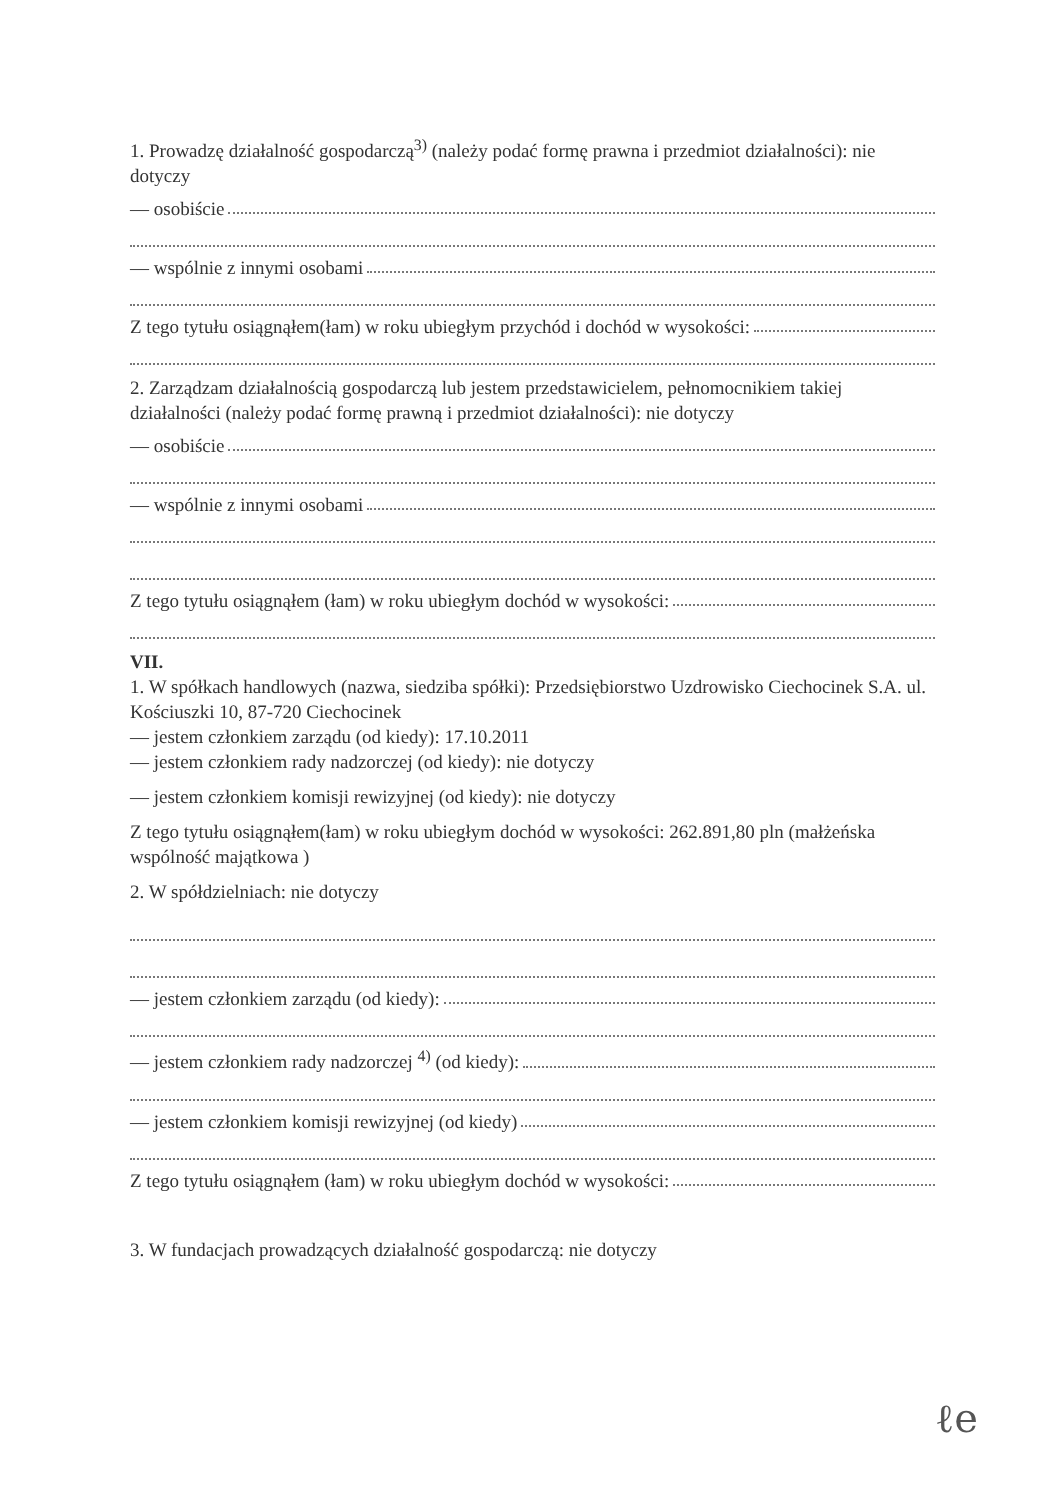1. Prowadzę działalność gospodarczą<sup>3)</sup> (należy podać formę prawna i przedmiot działalności): nie dotyczy
— osobiście
— wspólnie z innymi osobami
Z tego tytułu osiągnąłem(łam) w roku ubiegłym przychód i dochód w wysokości:
2. Zarządzam działalnością gospodarczą lub jestem przedstawicielem, pełnomocnikiem takiej działalności (należy podać formę prawną i przedmiot działalności): nie dotyczy
— osobiście
— wspólnie z innymi osobami
Z tego tytułu osiągnąłem (łam) w roku ubiegłym dochód w wysokości:
VII.
1. W spółkach handlowych (nazwa, siedziba spółki): Przedsiębiorstwo Uzdrowisko Ciechocinek S.A. ul. Kościuszki 10, 87-720 Ciechocinek
— jestem członkiem zarządu (od kiedy): 17.10.2011
— jestem członkiem rady nadzorczej (od kiedy): nie dotyczy
— jestem członkiem komisji rewizyjnej (od kiedy): nie dotyczy
Z tego tytułu osiągnąłem(łam) w roku ubiegłym dochód w wysokości: 262.891,80 pln (małżeńska wspólność majątkowa )
2. W spółdzielniach: nie dotyczy
— jestem członkiem zarządu (od kiedy):
— jestem członkiem rady nadzorczej <sup>4)</sup> (od kiedy):
— jestem członkiem komisji rewizyjnej (od kiedy)
Z tego tytułu osiągnąłem (łam) w roku ubiegłym dochód w wysokości:
3. W fundacjach prowadzących działalność gospodarczą: nie dotyczy
ℓe